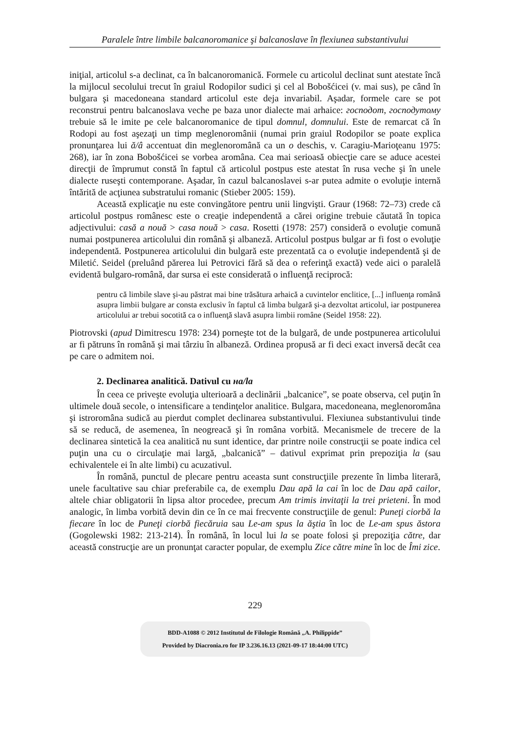Paralele între limbile balcanoromanice şi balcanoslave în flexiunea substantivului
iniţial, articolul s-a declinat, ca în balcanoromanică. Formele cu articolul declinat sunt atestate încă la mijlocul secolului trecut în graiul Rodopilor sudici şi cel al Bobošćicei (v. mai sus), pe când în bulgara şi macedoneana standard articolul este deja invariabil. Aşadar, formele care se pot reconstrui pentru balcanoslava veche pe baza unor dialecte mai arhaice: господот, господутому trebuie să le imite pe cele balcanoromanice de tipul domnul, domnului. Este de remarcat că în Rodopi au fost aşezaţi un timp meglenoromânii (numai prin graiul Rodopilor se poate explica pronunţarea lui ă/â accentuat din meglenoromână ca un o deschis, v. Caragiu-Marioţeanu 1975: 268), iar în zona Bobošćicei se vorbea aromâna. Cea mai serioasă obiecţie care se aduce acestei direcţii de împrumut constă în faptul că articolul postpus este atestat în rusa veche şi în unele dialecte ruseşti contemporane. Aşadar, în cazul balcanoslavei s-ar putea admite o evoluţie internă întărită de acţiunea substratului romanic (Stieber 2005: 159).
Această explicaţie nu este convingătore pentru unii lingvişti. Graur (1968: 72–73) crede că articolul postpus românesc este o creaţie independentă a cărei origine trebuie căutată în topica adjectivului: casă a nouă > casa nouă > casa. Rosetti (1978: 257) consideră o evoluţie comună numai postpunerea articolului din română şi albaneză. Articolul postpus bulgar ar fi fost o evoluţie independentă. Postpunerea articolului din bulgară este prezentată ca o evoluţie independentă şi de Miletić. Seidel (preluând părerea lui Petrovici fără să dea o referinţă exactă) vede aici o paralelă evidentă bulgaro-română, dar sursa ei este considerată o influenţă reciprocă:
pentru că limbile slave şi-au păstrat mai bine trăsătura arhaică a cuvintelor enclitice, [...] influenţa română asupra limbii bulgare ar consta exclusiv în faptul că limba bulgară şi-a dezvoltat articolul, iar postpunerea articolului ar trebui socotită ca o influenţă slavă asupra limbii române (Seidel 1958: 22).
Piotrovski (apud Dimitrescu 1978: 234) porneşte tot de la bulgară, de unde postpunerea articolului ar fi pătruns în română şi mai târziu în albaneză. Ordinea propusă ar fi deci exact inversă decât cea pe care o admitem noi.
2. Declinarea analitică. Dativul cu на/la
În ceea ce priveşte evoluţia ulterioară a declinării „balcanice”, se poate observa, cel puţin în ultimele două secole, o intensificare a tendinţelor analitice. Bulgara, macedoneana, meglenoromâna şi istroromâna sudică au pierdut complet declinarea substantivului. Flexiunea substantivului tinde să se reducă, de asemenea, în neogreacă şi în româna vorbită. Mecanismele de trecere de la declinarea sintetică la cea analitică nu sunt identice, dar printre noile construcţii se poate indica cel puţin una cu o circulaţie mai largă, „balcanică” – dativul exprimat prin prepoziţia la (sau echivalentele ei în alte limbi) cu acuzativul.
În română, punctul de plecare pentru aceasta sunt construcţiile prezente în limba literară, unele facultative sau chiar preferabile ca, de exemplu Dau apă la cai în loc de Dau apă cailor, altele chiar obligatorii în lipsa altor procedee, precum Am trimis invitaţii la trei prieteni. În mod analogic, în limba vorbită devin din ce în ce mai frecvente construcţiile de genul: Puneţi ciorbă la fiecare în loc de Puneţi ciorbă fiecăruia sau Le-am spus la ăştia în loc de Le-am spus ăstora (Gogolewski 1982: 213-214). În română, în locul lui la se poate folosi şi prepoziţia către, dar această construcţie are un pronunţat caracter popular, de exemplu Zice către mine în loc de Îmi zice.
229
BDD-A1088 © 2012 Institutul de Filologie Română „A. Philippide”
Provided by Diacronia.ro for IP 3.236.16.13 (2021-09-17 18:44:00 UTC)